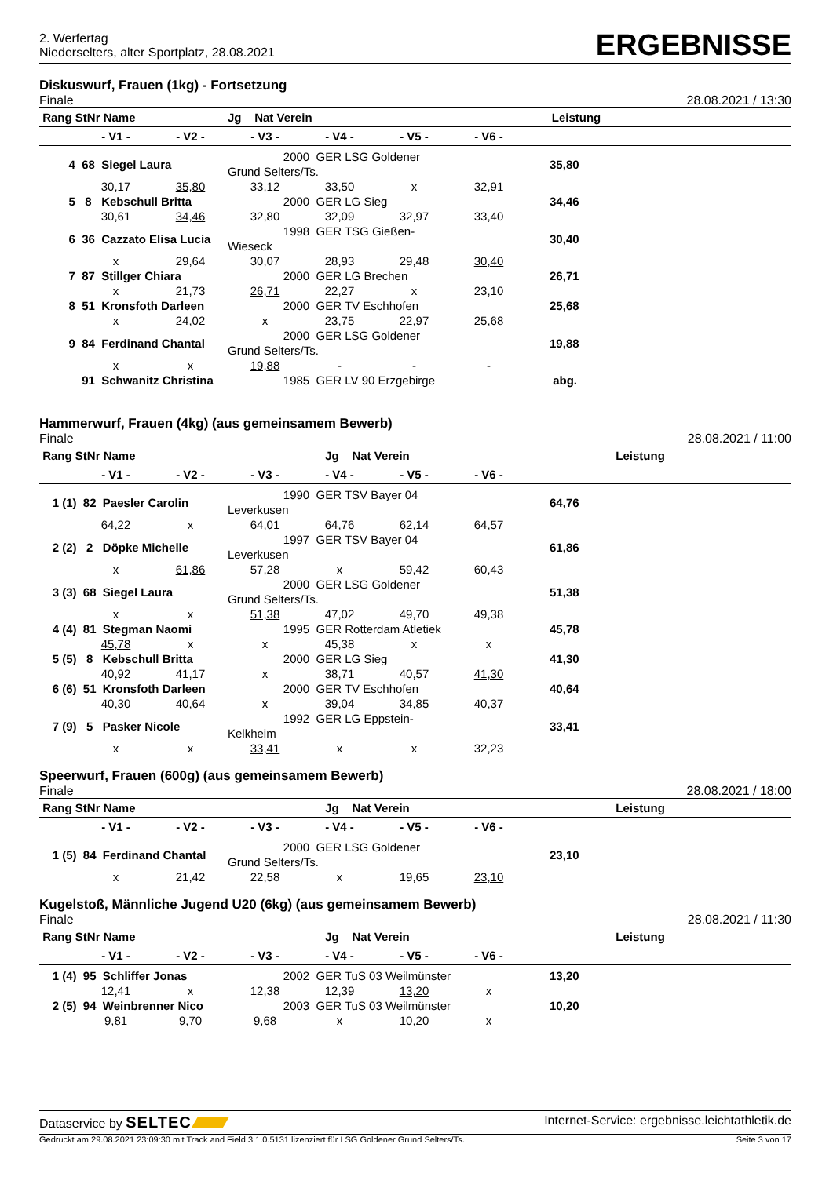2. Werfertag
Niederselters, alter Sportplatz, 28.08.2021
ERGEBNISSE
Diskuswurf, Frauen (1kg) - Fortsetzung
Finale 28.08.2021 / 13:30
| Rang StNr Name | | | Jg Nat Verein | | Leistung | | |
| --- | --- | --- | --- | --- | --- | --- | --- |
| | - V1 - | - V2 - | - V3 - | - V4 - | - V5 - | - V6 - | |
| 4 68 Siegel Laura | | | 2000 GER LSG Goldener Grund Selters/Ts. | | | 35,80 | |
| | 30,17 | 35,80 | 33,12 | 33,50 | x | 32,91 | |
| 5 8 Kebschull Britta | | | 2000 GER LG Sieg | | | 34,46 | |
| | 30,61 | 34,46 | 32,80 | 32,09 | 32,97 | 33,40 | |
| 6 36 Cazzato Elisa Lucia | | | 1998 GER TSG Gießen-Wieseck | | | 30,40 | |
| | x | 29,64 | 30,07 | 28,93 | 29,48 | 30,40 | |
| 7 87 Stillger Chiara | | | 2000 GER LG Brechen | | | 26,71 | |
| | x | 21,73 | 26,71 | 22,27 | x | 23,10 | |
| 8 51 Kronsfoth Darleen | | | 2000 GER TV Eschhofen | | | 25,68 | |
| | x | 24,02 | x | 23,75 | 22,97 | 25,68 | |
| 9 84 Ferdinand Chantal | | | 2000 GER LSG Goldener Grund Selters/Ts. | | | 19,88 | |
| | x | x | 19,88 | - | - | - | |
| 91 Schwanitz Christina | | | 1985 GER LV 90 Erzgebirge | | | abg. | |
Hammerwurf, Frauen (4kg) (aus gemeinsamem Bewerb)
Finale 28.08.2021 / 11:00
| Rang StNr Name Jg Nat Verein Leistung | | | | | | | |
| --- | --- | --- | --- | --- | --- | --- | --- |
| | - V1 - | - V2 - | - V3 - | - V4 - | - V5 - | - V6 - | |
| 1 (1) 82 Paesler Carolin | | | 1990 GER TSV Bayer 04 Leverkusen | | | 64,76 | |
| | 64,22 | x | 64,01 | 64,76 | 62,14 | 64,57 | |
| 2 (2) 2 Döpke Michelle | | | 1997 GER TSV Bayer 04 Leverkusen | | | 61,86 | |
| | x | 61,86 | 57,28 | x | 59,42 | 60,43 | |
| 3 (3) 68 Siegel Laura | | | 2000 GER LSG Goldener Grund Selters/Ts. | | | 51,38 | |
| | x | x | 51,38 | 47,02 | 49,70 | 49,38 | |
| 4 (4) 81 Stegman Naomi | | | 1995 GER Rotterdam Atletiek | | | 45,78 | |
| | 45,78 | x | x | 45,38 | x | x | |
| 5 (5) 8 Kebschull Britta | | | 2000 GER LG Sieg | | | 41,30 | |
| | 40,92 | 41,17 | x | 38,71 | 40,57 | 41,30 | |
| 6 (6) 51 Kronsfoth Darleen | | | 2000 GER TV Eschhofen | | | 40,64 | |
| | 40,30 | 40,64 | x | 39,04 | 34,85 | 40,37 | |
| 7 (9) 5 Pasker Nicole | | | 1992 GER LG Eppstein-Kelkheim | | | 33,41 | |
| | x | x | 33,41 | x | x | 32,23 | |
Speerwurf, Frauen (600g) (aus gemeinsamem Bewerb)
Finale 28.08.2021 / 18:00
| Rang StNr Name Jg Nat Verein Leistung | | | | | | | |
| --- | --- | --- | --- | --- | --- | --- | --- |
| | - V1 - | - V2 - | - V3 - | - V4 - | - V5 - | - V6 - | |
| 1 (5) 84 Ferdinand Chantal | | | 2000 GER LSG Goldener Grund Selters/Ts. | | | 23,10 | |
| | x | 21,42 | 22,58 | x | 19,65 | 23,10 | |
Kugelstoß, Männliche Jugend U20 (6kg) (aus gemeinsamem Bewerb)
Finale 28.08.2021 / 11:30
| Rang StNr Name Jg Nat Verein Leistung | | | | | | | |
| --- | --- | --- | --- | --- | --- | --- | --- |
| | - V1 - | - V2 - | - V3 - | - V4 - | - V5 - | - V6 - | |
| 1 (4) 95 Schliffer Jonas | | | 2002 GER TuS 03 Weilmünster | | | 13,20 | |
| | 12,41 | x | 12,38 | 12,39 | 13,20 | x | |
| 2 (5) 94 Weinbrenner Nico | | | 2003 GER TuS 03 Weilmünster | | | 10,20 | |
| | 9,81 | 9,70 | 9,68 | x | 10,20 | x | |
Dataservice by SELTEC Internet-Service: ergebnisse.leichtathletik.de
Gedruckt am 29.08.2021 23:09:30 mit Track and Field 3.1.0.5131 lizenziert für LSG Goldener Grund Selters/Ts. Seite 3 von 17